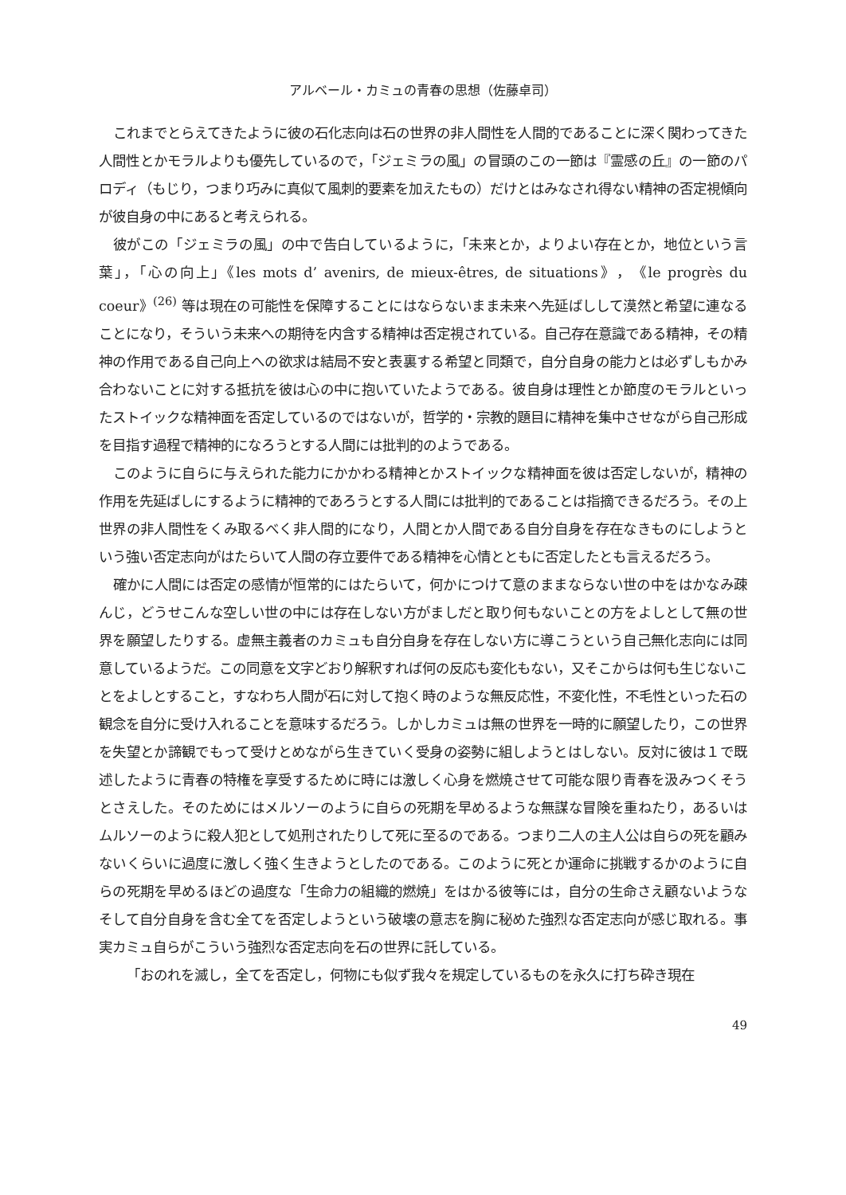アルベール・カミュの青春の思想（佐藤卓司）
これまでとらえてきたように彼の石化志向は石の世界の非人間性を人間的であることに深く関わってきた人間性とかモラルよりも優先しているので，「ジェミラの風」の冒頭のこの一節は『霊感の丘』の一節のパロディ（もじり，つまり巧みに真似て風刺的要素を加えたもの）だけとはみなされ得ない精神の否定視傾向が彼自身の中にあると考えられる。
彼がこの「ジェミラの風」の中で告白しているように，「未来とか，よりよい存在とか，地位という言葉」，「心の向上」《les mots d’ avenirs, de mieux-êtres, de situations》，《le progrès du coeur》<sup>(26)</sup> 等は現在の可能性を保障することにはならないまま未来へ先延ばしして漠然と希望に連なることになり，そういう未来への期待を内含する精神は否定視されている。自己存在意識である精神，その精神の作用である自己向上への欲求は結局不安と表裏する希望と同類で，自分自身の能力とは必ずしもかみ合わないことに対する抵抗を彼は心の中に抱いていたようである。彼自身は理性とか節度のモラルといったストイックな精神面を否定しているのではないが，哲学的・宗教的題目に精神を集中させながら自己形成を目指す過程で精神的になろうとする人間には批判的のようである。
このように自らに与えられた能力にかかわる精神とかストイックな精神面を彼は否定しないが，精神の作用を先延ばしにするように精神的であろうとする人間には批判的であることは指摘できるだろう。その上世界の非人間性をくみ取るべく非人間的になり，人間とか人間である自分自身を存在なきものにしようという強い否定志向がはたらいて人間の存立要件である精神を心情とともに否定したとも言えるだろう。
確かに人間には否定の感情が恒常的にはたらいて，何かにつけて意のままならない世の中をはかなみ疎んじ，どうせこんな空しい世の中には存在しない方がましだと取り何もないことの方をよしとして無の世界を願望したりする。虚無主義者のカミュも自分自身を存在しない方に導こうという自己無化志向には同意しているようだ。この同意を文字どおり解釈すれば何の反応も変化もない，又そこからは何も生じないことをよしとすること，すなわち人間が石に対して抱く時のような無反応性，不変化性，不毛性といった石の観念を自分に受け入れることを意味するだろう。しかしカミュは無の世界を一時的に願望したり，この世界を失望とか諦観でもって受けとめながら生きていく受身の姿勢に組しようとはしない。反対に彼は１で既述したように青春の特権を享受するために時には激しく心身を燃焼させて可能な限り青春を汲みつくそうとさえした。そのためにはメルソーのように自らの死期を早めるような無謀な冒険を重ねたり，あるいはムルソーのように殺人犯として処刑されたりして死に至るのである。つまり二人の主人公は自らの死を顧みないくらいに過度に激しく強く生きようとしたのである。このように死とか運命に挑戦するかのように自らの死期を早めるほどの過度な「生命力の組織的燃焼」をはかる彼等には，自分の生命さえ顧ないようなそして自分自身を含む全てを否定しようという破壊の意志を胸に秘めた強烈な否定志向が感じ取れる。事実カミュ自らがこういう強烈な否定志向を石の世界に託している。
「おのれを滅し，全てを否定し，何物にも似ず我々を規定しているものを永久に打ち砕き現在
49